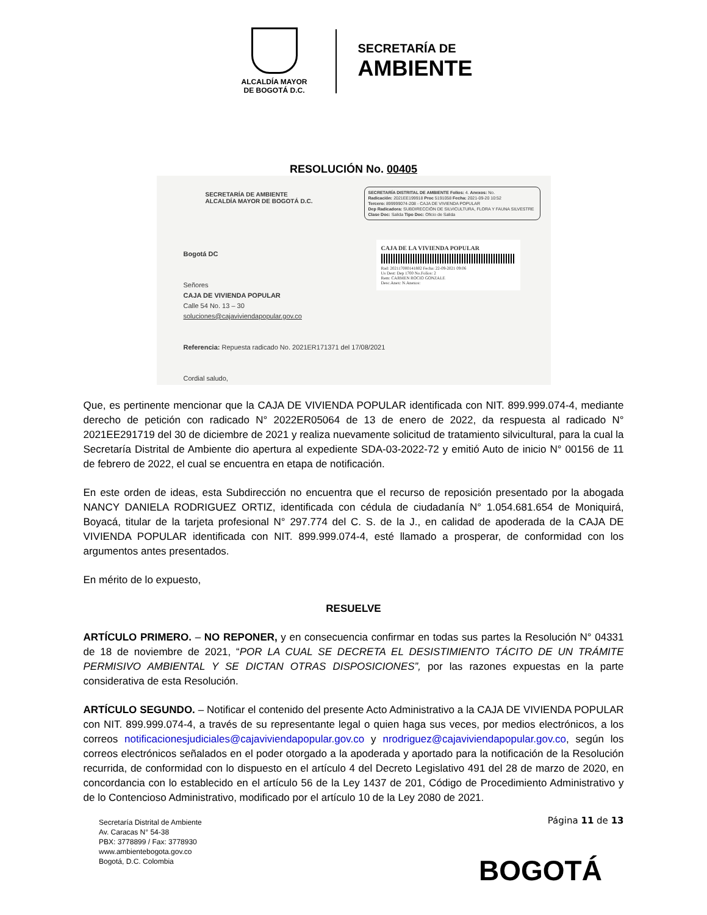ALCALDÍA MAYOR
DE BOGOTÁ D.C.
SECRETARÍA DE
AMBIENTE
RESOLUCIÓN No. 00405
SECRETARÍA DE AMBIENTE
ALCALDÍA MAYOR DE BOGOTÁ D.C.
SECRETARÍA DISTRITAL DE AMBIENTE Folios: 4. Anexos: No.
Radicación: 2021EE199918 Proc 5191058 Fecha: 2021-09-20 10:52
Tercero: 899999074-208 - CAJA DE VIVIENDA POPULAR
Dep Radicadora: SUBDIRECCIÓN DE SILVICULTURA, FLORA Y FAUNA SILVESTRE
Clase Doc: Salida Tipo Doc: Oficio de Salida
CAJA DE LA VIVIENDA POPULAR
Rad: 202117000141802 Fecha: 22-09-2021 09:06
Us Dest: Dep 1700 No.Folios: 2
Rem: CARMEN ROCIO GONZALE
Desc.Anex: N.Anexos:
Bogotá DC
Señores
CAJA DE VIVIENDA POPULAR
Calle 54 No. 13 – 30
soluciones@cajaviviendapopular.gov.co
Referencia: Repuesta radicado No. 2021ER171371 del 17/08/2021
Cordial saludo,
Que, es pertinente mencionar que la CAJA DE VIVIENDA POPULAR identificada con NIT. 899.999.074-4, mediante derecho de petición con radicado N° 2022ER05064 de 13 de enero de 2022, da respuesta al radicado N° 2021EE291719 del 30 de diciembre de 2021 y realiza nuevamente solicitud de tratamiento silvicultural, para la cual la Secretaría Distrital de Ambiente dio apertura al expediente SDA-03-2022-72 y emitió Auto de inicio N° 00156 de 11 de febrero de 2022, el cual se encuentra en etapa de notificación.
En este orden de ideas, esta Subdirección no encuentra que el recurso de reposición presentado por la abogada NANCY DANIELA RODRIGUEZ ORTIZ, identificada con cédula de ciudadanía N° 1.054.681.654 de Moniquirá, Boyacá, titular de la tarjeta profesional N° 297.774 del C. S. de la J., en calidad de apoderada de la CAJA DE VIVIENDA POPULAR identificada con NIT. 899.999.074-4, esté llamado a prosperar, de conformidad con los argumentos antes presentados.
En mérito de lo expuesto,
RESUELVE
ARTÍCULO PRIMERO. – NO REPONER, y en consecuencia confirmar en todas sus partes la Resolución N° 04331 de 18 de noviembre de 2021, “POR LA CUAL SE DECRETA EL DESISTIMIENTO TÁCITO DE UN TRÁMITE PERMISIVO AMBIENTAL Y SE DICTAN OTRAS DISPOSICIONES”, por las razones expuestas en la parte considerativa de esta Resolución.
ARTÍCULO SEGUNDO. – Notificar el contenido del presente Acto Administrativo a la CAJA DE VIVIENDA POPULAR con NIT. 899.999.074-4, a través de su representante legal o quien haga sus veces, por medios electrónicos, a los correos notificacionesjudiciales@cajaviviendapopular.gov.co y nrodriguez@cajaviviendapopular.gov.co, según los correos electrónicos señalados en el poder otorgado a la apoderada y aportado para la notificación de la Resolución recurrida, de conformidad con lo dispuesto en el artículo 4 del Decreto Legislativo 491 del 28 de marzo de 2020, en concordancia con lo establecido en el artículo 56 de la Ley 1437 de 201, Código de Procedimiento Administrativo y de lo Contencioso Administrativo, modificado por el artículo 10 de la Ley 2080 de 2021.
Página 11 de 13
Secretaría Distrital de Ambiente
Av. Caracas N° 54-38
PBX: 3778899 / Fax: 3778930
www.ambientebogota.gov.co
Bogotá, D.C. Colombia
BOGOTÁ